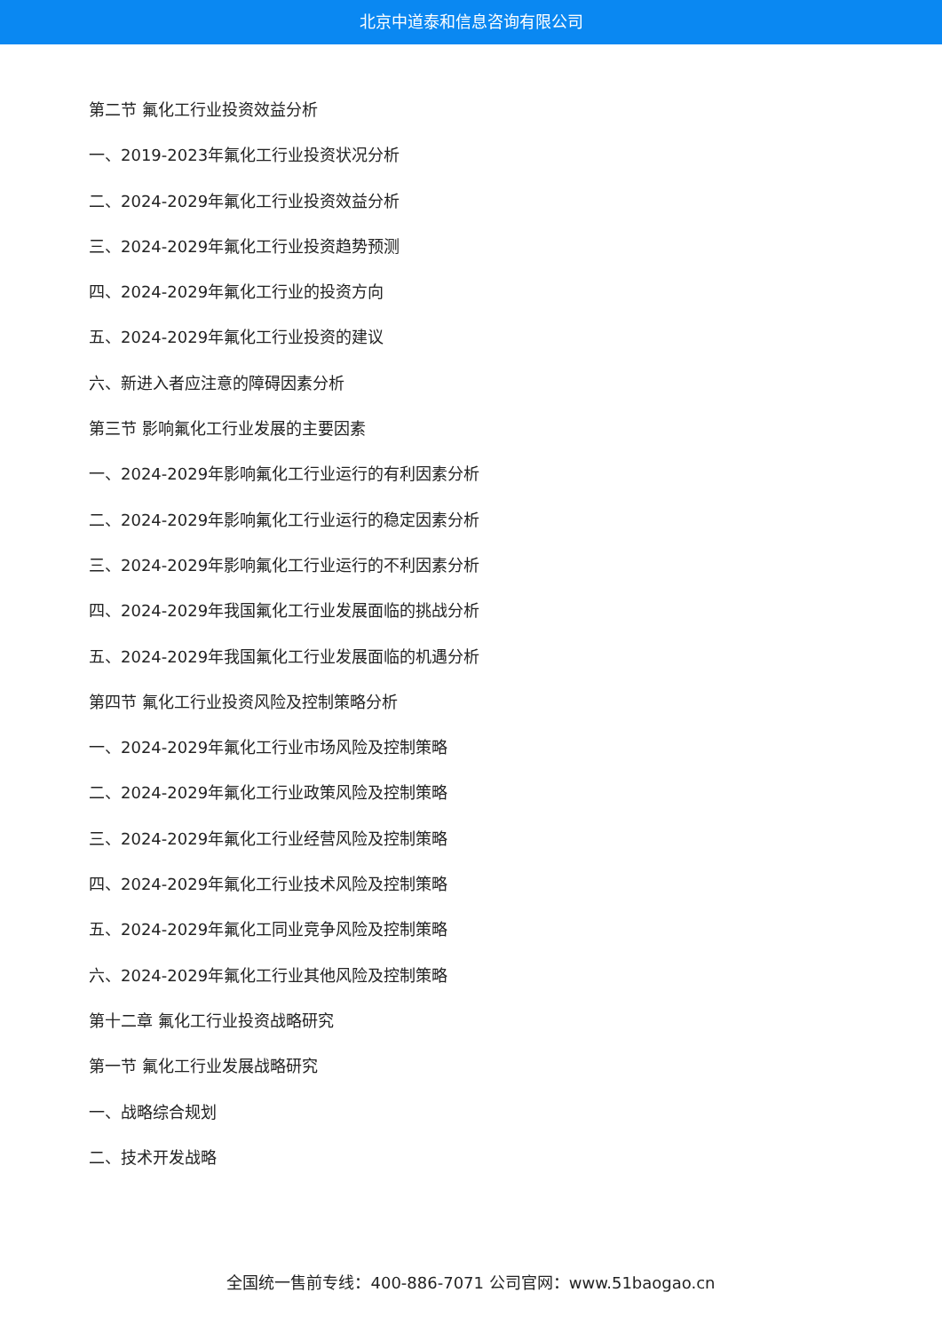北京中道泰和信息咨询有限公司
第二节 氟化工行业投资效益分析
一、2019-2023年氟化工行业投资状况分析
二、2024-2029年氟化工行业投资效益分析
三、2024-2029年氟化工行业投资趋势预测
四、2024-2029年氟化工行业的投资方向
五、2024-2029年氟化工行业投资的建议
六、新进入者应注意的障碍因素分析
第三节 影响氟化工行业发展的主要因素
一、2024-2029年影响氟化工行业运行的有利因素分析
二、2024-2029年影响氟化工行业运行的稳定因素分析
三、2024-2029年影响氟化工行业运行的不利因素分析
四、2024-2029年我国氟化工行业发展面临的挑战分析
五、2024-2029年我国氟化工行业发展面临的机遇分析
第四节 氟化工行业投资风险及控制策略分析
一、2024-2029年氟化工行业市场风险及控制策略
二、2024-2029年氟化工行业政策风险及控制策略
三、2024-2029年氟化工行业经营风险及控制策略
四、2024-2029年氟化工行业技术风险及控制策略
五、2024-2029年氟化工同业竞争风险及控制策略
六、2024-2029年氟化工行业其他风险及控制策略
第十二章 氟化工行业投资战略研究
第一节 氟化工行业发展战略研究
一、战略综合规划
二、技术开发战略
全国统一售前专线：400-886-7071 公司官网：www.51baogao.cn